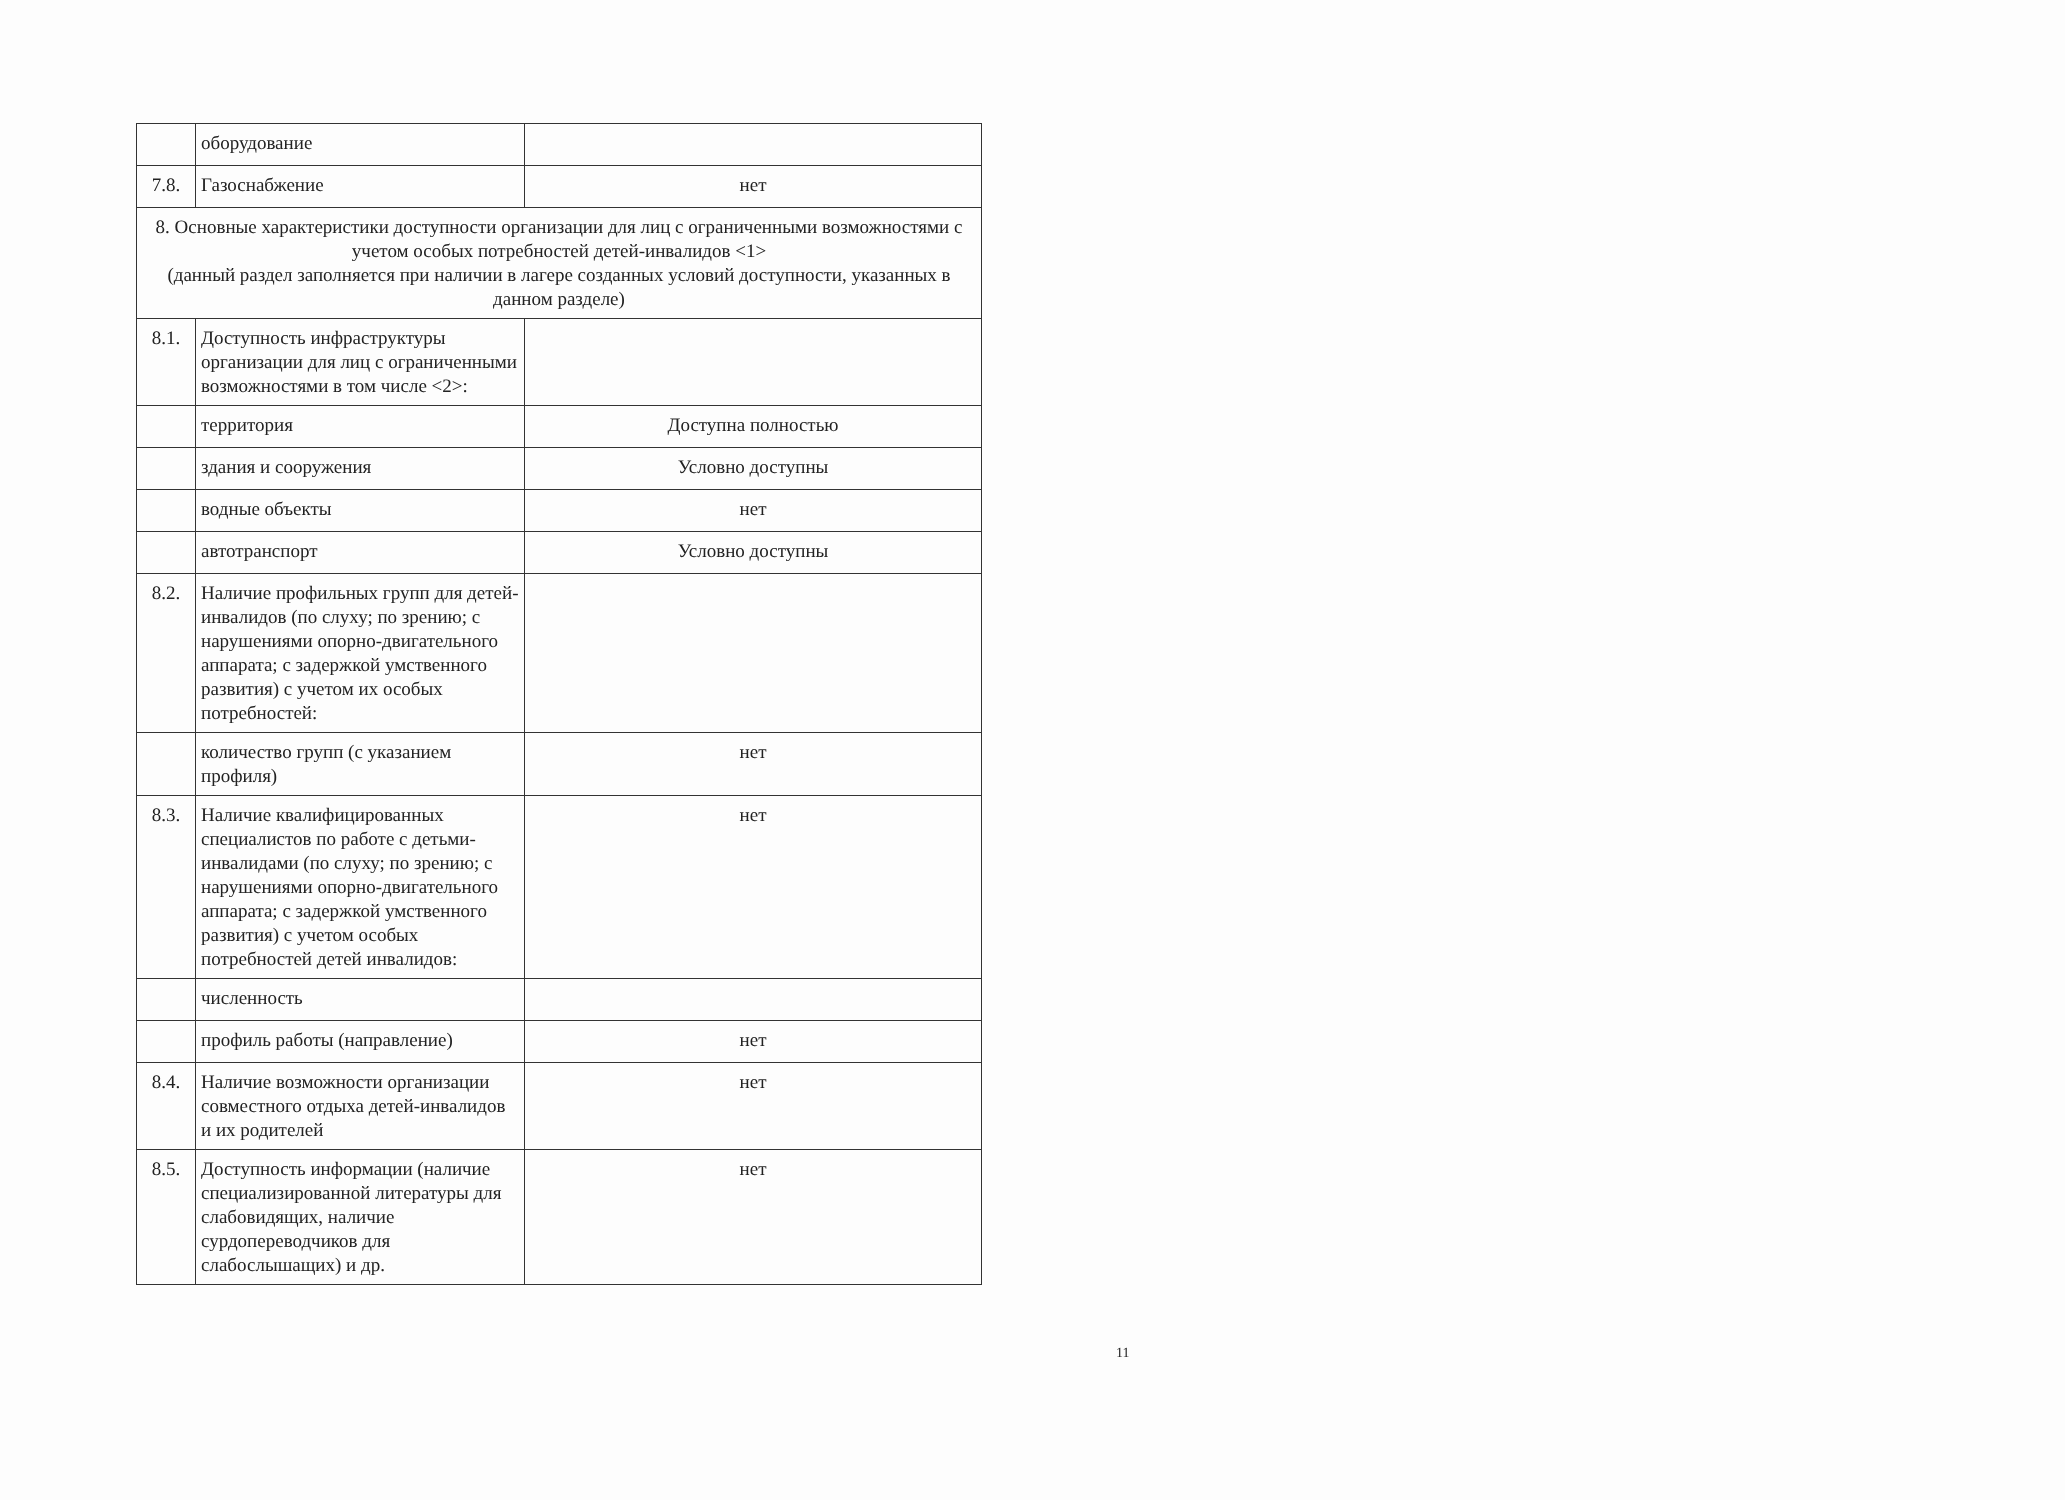| | оборудование | |
| 7.8. | Газоснабжение | нет |
| 8. Основные характеристики доступности организации для лиц с ограниченными возможностями с учетом особых потребностей детей-инвалидов <1> (данный раздел заполняется при наличии в лагере созданных условий доступности, указанных в данном разделе) | | |
| 8.1. | Доступность инфраструктуры организации для лиц с ограниченными возможностями в том числе <2>: | |
| | территория | Доступна полностью |
| | здания и сооружения | Условно доступны |
| | водные объекты | нет |
| | автотранспорт | Условно доступны |
| 8.2. | Наличие профильных групп для детей-инвалидов (по слуху; по зрению; с нарушениями опорно-двигательного аппарата; с задержкой умственного развития) с учетом их особых потребностей: | |
| | количество групп (с указанием профиля) | нет |
| 8.3. | Наличие квалифицированных специалистов по работе с детьми-инвалидами (по слуху; по зрению; с нарушениями опорно-двигательного аппарата; с задержкой умственного развития) с учетом особых потребностей детей инвалидов: | нет |
| | численность | |
| | профиль работы (направление) | нет |
| 8.4. | Наличие возможности организации совместного отдыха детей-инвалидов и их родителей | нет |
| 8.5. | Доступность информации (наличие специализированной литературы для слабовидящих, наличие сурдопереводчиков для слабослышащих) и др. | нет |
11